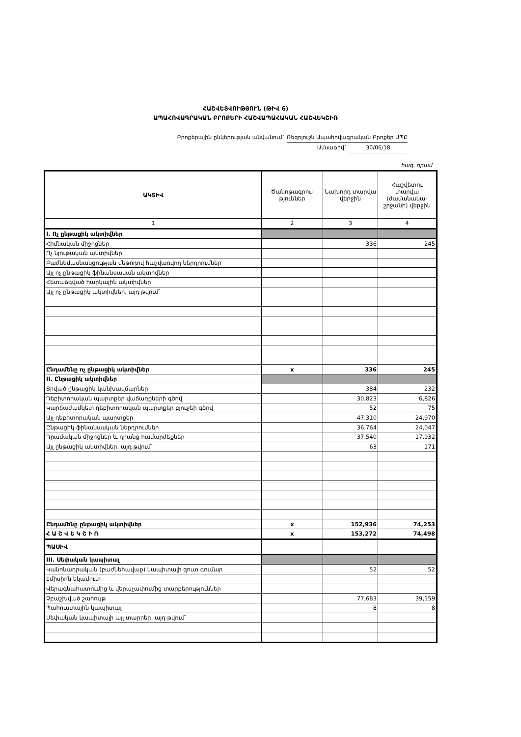ՀԱՇՎԵՏՎՈՒԹՅՈՒՆ (ԹԻՎ 6)
ԱՊԱՀՈՎԱԳՐԱԿԱՆ ԲՐՈՔԵՐԻ ՀԱՇՎԱՊԱՀԱԿԱՆ ՀԱՇՎԵԿՇԻՌ
Բրոքերային ընկերության անվանում` Ռեզոլուշն Ապահովագրական Բրոքեր ՍՊԸ
Ամսաթիվ` 30/06/18
հազ. դրամ
| ԱԿՏԻՎ | Ծանոթագրու-թյուններ | Նախորդ տարվա վերջին | Հաշվետու տարվա (ժամանակա-շրջանի) վերջին |
| --- | --- | --- | --- |
| 1 | 2 | 3 | 4 |
| I. Ոչ ընթացիկ ակտիվներ | | | |
| Հիմնական միջոցներ | | 336 | 245 |
| Ոչ նյութական ակտիվներ | | | |
| Բաժնեմասնակցության մեթոդով հաշվառվող ներդրումներ | | | |
| Այլ ոչ ընթացիկ ֆինանսական ակտիվներ | | | |
| Հետաձգված հարկային ակտիվներ | | | |
| Այլ ոչ ընթացիկ ակտիվներ, այդ թվում` | | | |
| Ընդամենը ոչ ընթացիկ ակտիվներ | x | 336 | 245 |
| II. Ընթացիկ ակտիվներ | | | |
| Տրված ընթացիկ կանխավճարներ | | 384 | 232 |
| Դեբիտորական պարտքեր վաճառքների գծով | | 30,823 | 6,826 |
| Կարճաժամկետ դեբիտորական պարտքեր բյուջեի գծով | | 52 | 75 |
| Այլ դեբիտորական պարտքեր | | 47,310 | 24,970 |
| Ընթացիկ ֆինանսական ներդրումներ | | 36,764 | 24,047 |
| Դրամական միջոցներ և դրանց համարժեքներ | | 37,540 | 17,932 |
| Այլ ընթացիկ ակտիվներ, այդ թվում` | | 63 | 171 |
| Ընդամենը ընթացիկ ակտիվներ | x | 152,936 | 74,253 |
| Հ Ա Շ Վ Ե Կ Շ Ի Ռ | x | 153,272 | 74,498 |
| ՊԱՍԻՎ | | | |
| III. Սեփական կապիտալ | | | |
| Կանոնադրական (բաժնեհավաք) կապիտալի զուտ գումար | | 52 | 52 |
| Էմիսիոն եկամուտ | | | |
| Վերագնահատումից և վերաչափումից տարբերություններ | | | |
| Չբաշխված շահույթ | | 77,683 | 39,159 |
| Պահուստային կապիտալ | | 8 | 8 |
| Սեփական կապիտալի այլ տարրեր, այդ թվում` | | | |